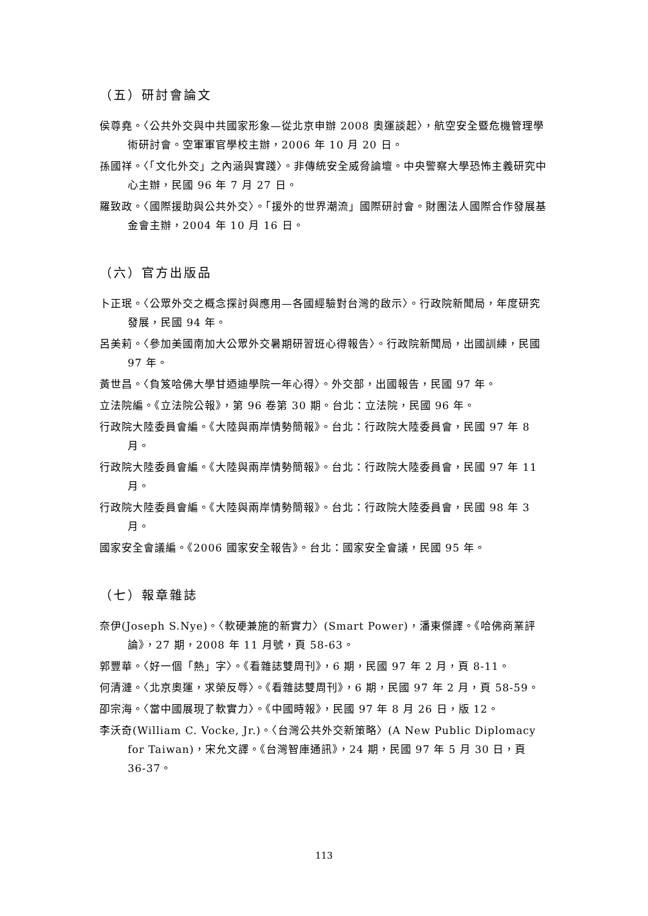（五）研討會論文
侯尊堯。〈公共外交與中共國家形象—從北京申辦 2008 奧運談起〉，航空安全暨危機管理學術研討會。空軍軍官學校主辦，2006 年 10 月 20 日。
孫國祥。〈「文化外交」之內涵與實踐〉。非傳統安全威脅論壇。中央警察大學恐怖主義研究中心主辦，民國 96 年 7 月 27 日。
羅致政。〈國際援助與公共外交〉。「援外的世界潮流」國際研討會。財團法人國際合作發展基金會主辦，2004 年 10 月 16 日。
（六）官方出版品
卜正珉。〈公眾外交之概念探討與應用—各國經驗對台灣的啟示〉。行政院新聞局，年度研究發展，民國 94 年。
呂美莉。〈參加美國南加大公眾外交暑期研習班心得報告〉。行政院新聞局，出國訓練，民國 97 年。
黃世昌。〈負笈哈佛大學甘迺迪學院一年心得〉。外交部，出國報告，民國 97 年。
立法院編。《立法院公報》，第 96 卷第 30 期。台北：立法院，民國 96 年。
行政院大陸委員會編。《大陸與兩岸情勢簡報》。台北：行政院大陸委員會，民國 97 年 8 月。
行政院大陸委員會編。《大陸與兩岸情勢簡報》。台北：行政院大陸委員會，民國 97 年 11 月。
行政院大陸委員會編。《大陸與兩岸情勢簡報》。台北：行政院大陸委員會，民國 98 年 3 月。
國家安全會議編。《2006 國家安全報告》。台北：國家安全會議，民國 95 年。
（七）報章雜誌
奈伊(Joseph S.Nye)。〈軟硬兼施的新實力〉(Smart Power)，潘東傑譯。《哈佛商業評論》，27 期，2008 年 11 月號，頁 58-63。
郭豐華。〈好一個「熱」字〉。《看雜誌雙周刊》，6 期，民國 97 年 2 月，頁 8-11。
何清漣。〈北京奧運，求榮反辱〉。《看雜誌雙周刊》，6 期，民國 97 年 2 月，頁 58-59。
卲宗海。〈當中國展現了軟實力〉。《中國時報》，民國 97 年 8 月 26 日，版 12。
李沃奇(William C. Vocke, Jr.)。〈台灣公共外交新策略〉(A New Public Diplomacy for Taiwan)，宋允文譯。《台灣智庫通訊》，24 期，民國 97 年 5 月 30 日，頁 36-37。
113